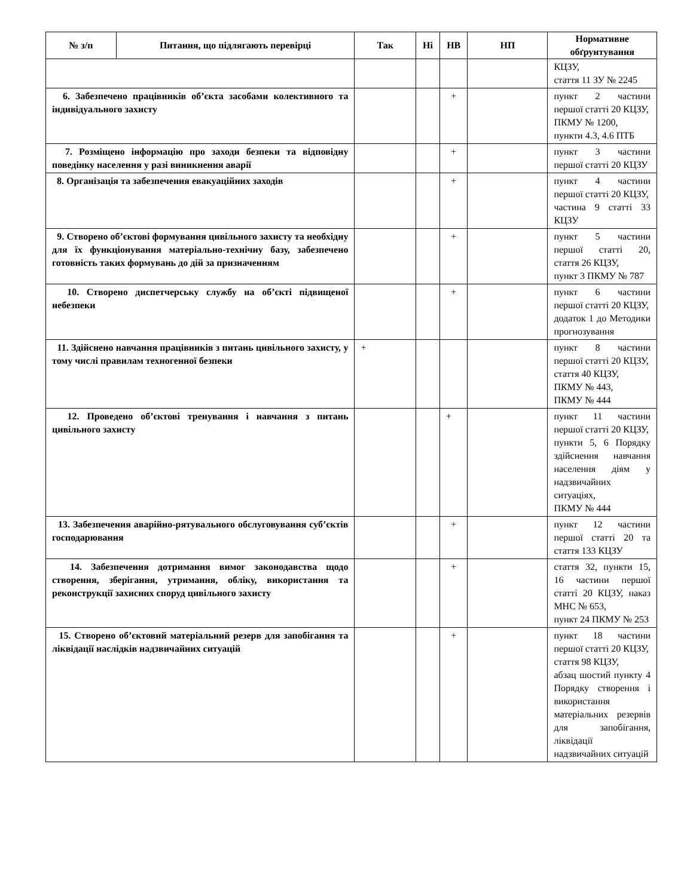| № з/п | Питання, що підлягають перевірці | Так | Ні | НВ | НП | Нормативне обґрунтування |
| --- | --- | --- | --- | --- | --- | --- |
| | | | | | | КЦЗУ, стаття 11 ЗУ № 2245 |
| 6. Забезпечено працівників об’єкта засобами колективного та індивідуального захисту | | | | + | | пункт 2 частини першої статті 20 КЦЗУ, ПКМУ № 1200, пункти 4.3, 4.6 ПТБ |
| 7. Розміщено інформацію про заходи безпеки та відповідну поведінку населення у разі виникнення аварії | | | | + | | пункт 3 частини першої статті 20 КЦЗУ |
| 8. Організація та забезпечення евакуаційних заходів | | | | + | | пункт 4 частини першої статті 20 КЦЗУ, частина 9 статті 33 КЦЗУ |
| 9. Створено об’єктові формування цивільного захисту та необхідну для їх функціонування матеріально-технічну базу, забезпечено готовність таких формувань до дій за призначенням | | | | + | | пункт 5 частини першої статті 20, стаття 26 КЦЗУ, пункт 3 ПКМУ № 787 |
| 10. Створено диспетчерську службу на об’єкті підвищеної небезпеки | | | | + | | пункт 6 частини першої статті 20 КЦЗУ, додаток 1 до Методики прогнозування |
| 11. Здійснено навчання працівників з питань цивільного захисту, у тому числі правилам техногенної безпеки | | + | | | | пункт 8 частини першої статті 20 КЦЗУ, стаття 40 КЦЗУ, ПКМУ № 443, ПКМУ № 444 |
| 12. Проведено об’єктові тренування і навчання з питань цивільного захисту | | | | + | | пункт 11 частини першої статті 20 КЦЗУ, пункти 5, 6 Порядку здійснення навчання населення діям у надзвичайних ситуаціях, ПКМУ № 444 |
| 13. Забезпечення аварійно-рятувального обслуговування суб’єктів господарювання | | | | + | | пункт 12 частини першої статті 20 та стаття 133 КЦЗУ |
| 14. Забезпечення дотримання вимог законодавства щодо створення, зберігання, утримання, обліку, використання та реконструкції захисних споруд цивільного захисту | | | | + | | стаття 32, пункти 15, 16 частини першої статті 20 КЦЗУ, наказ МНС № 653, пункт 24 ПКМУ № 253 |
| 15. Створено об’єктовий матеріальний резерв для запобігання та ліквідації наслідків надзвичайних ситуацій | | | | + | | пункт 18 частини першої статті 20 КЦЗУ, стаття 98 КЦЗУ, абзац шостий пункту 4 Порядку створення і використання матеріальних резервів для запобігання, ліквідації надзвичайних ситуацій |